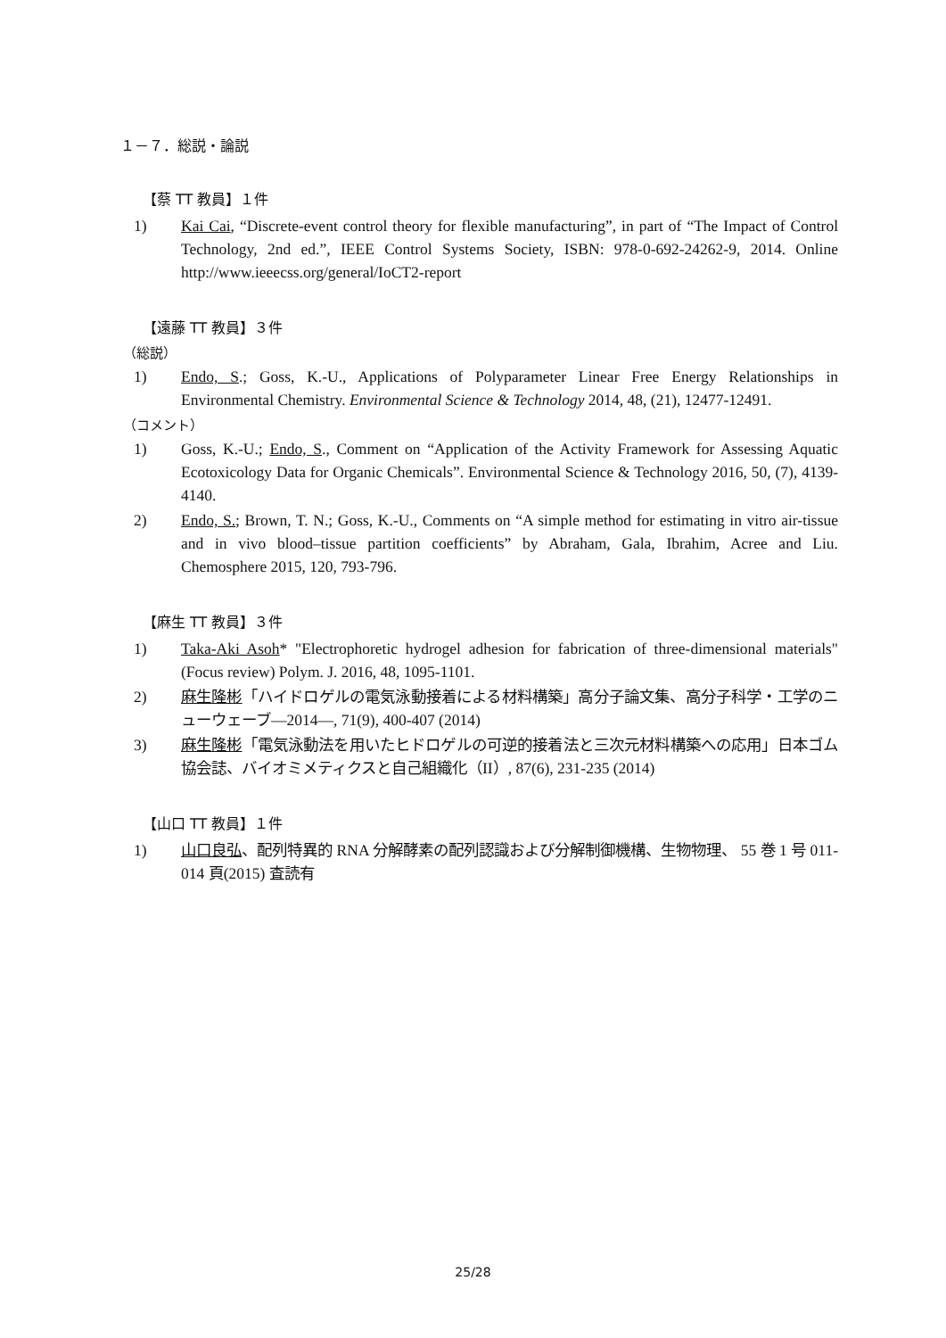１－７．総説・論説
【蔡 TT 教員】１件
1) Kai Cai, “Discrete-event control theory for flexible manufacturing”, in part of “The Impact of Control Technology, 2nd ed.”, IEEE Control Systems Society, ISBN: 978-0-692-24262-9, 2014. Online http://www.ieeecss.org/general/IoCT2-report
【遠藤 TT 教員】３件
（総説）
1) Endo, S.; Goss, K.-U., Applications of Polyparameter Linear Free Energy Relationships in Environmental Chemistry. Environmental Science & Technology 2014, 48, (21), 12477-12491.
（コメント）
1) Goss, K.-U.; Endo, S., Comment on “Application of the Activity Framework for Assessing Aquatic Ecotoxicology Data for Organic Chemicals”. Environmental Science & Technology 2016, 50, (7), 4139-4140.
2) Endo, S.; Brown, T. N.; Goss, K.-U., Comments on “A simple method for estimating in vitro air-tissue and in vivo blood–tissue partition coefficients” by Abraham, Gala, Ibrahim, Acree and Liu. Chemosphere 2015, 120, 793-796.
【麻生 TT 教員】３件
1) Taka-Aki Asoh* "Electrophoretic hydrogel adhesion for fabrication of three-dimensional materials" (Focus review) Polym. J. 2016, 48, 1095-1101.
2) 麻生隆彬「ハイドロゲルの電気泳動接着による材料構築」高分子論文集、高分子科学・工学のニューウェーブ―2014―, 71(9), 400-407 (2014)
3) 麻生隆彬「電気泳動法を用いたヒドロゲルの可逆的接着法と三次元材料構築への応用」日本ゴム協会誌、バイオミメティクスと自己組織化（II）, 87(6), 231-235 (2014)
【山口 TT 教員】１件
1) 山口良弘、配列特異的 RNA 分解酵素の配列認識および分解制御機構、生物物理、 55 巻 1 号 011-014 頁(2015) 査読有
25/28